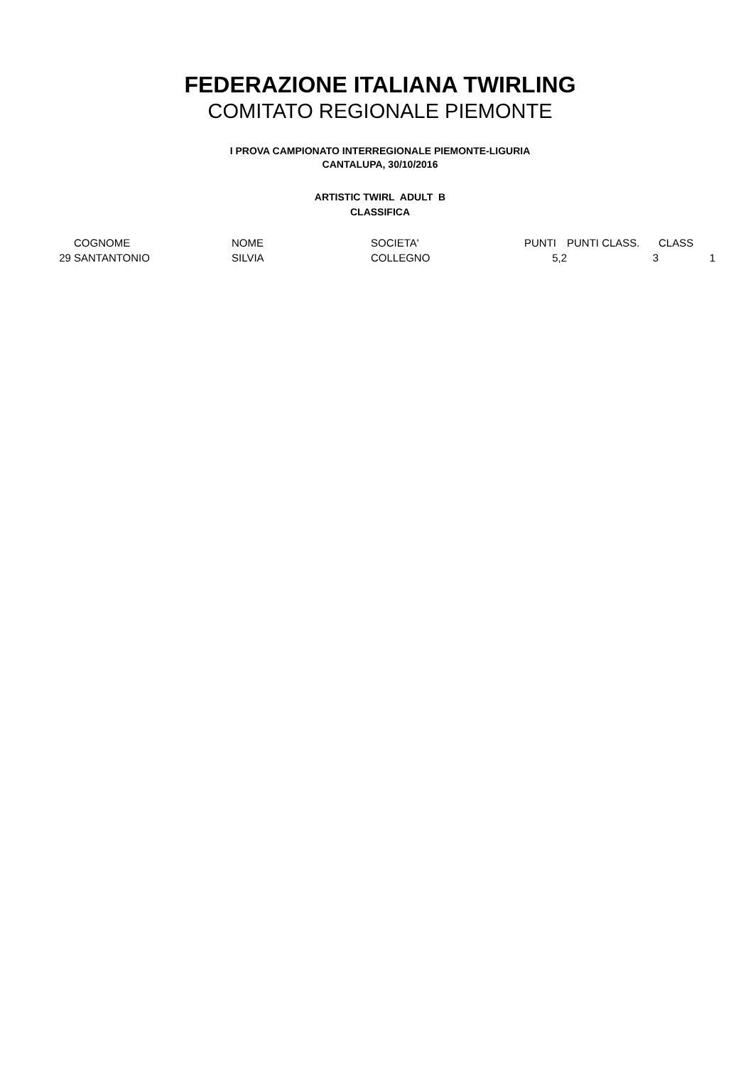FEDERAZIONE ITALIANA TWIRLING
COMITATO REGIONALE PIEMONTE
I PROVA CAMPIONATO INTERREGIONALE PIEMONTE-LIGURIA
CANTALUPA, 30/10/2016
ARTISTIC TWIRL ADULT B
CLASSIFICA
| | COGNOME | NOME | SOCIETA' | PUNTI | PUNTI CLASS. | CLASS |
| --- | --- | --- | --- | --- | --- | --- |
| 29 | SANTANTONIO | SILVIA | COLLEGNO | 5,2 | 3 | 1 |